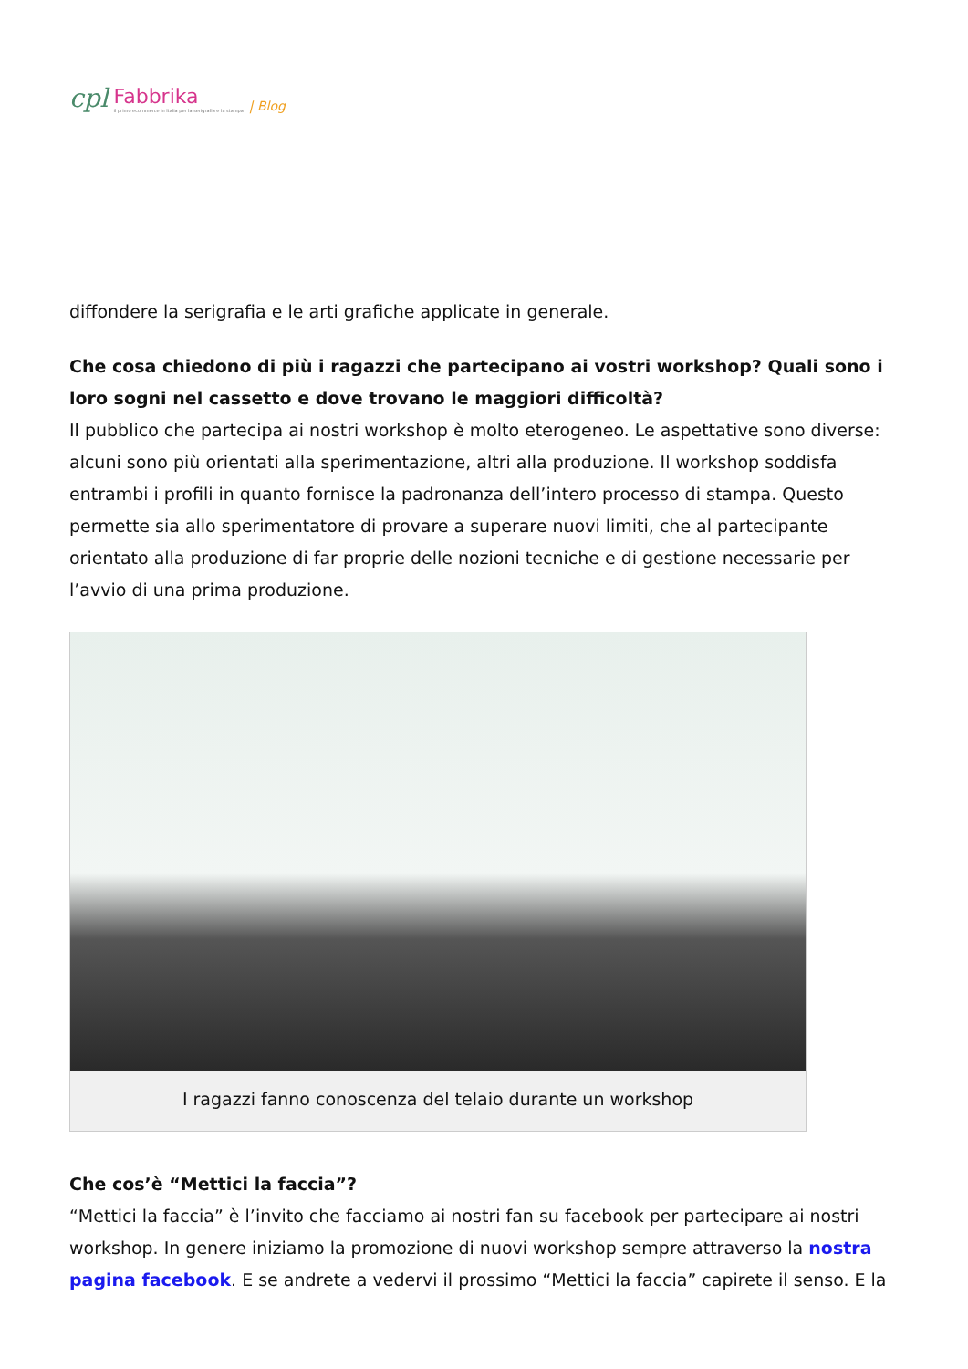cpl Fabbrika
il primo ecommerce in Italia per la serigrafia e la stampa | Blog
diffondere la serigrafia e le arti grafiche applicate in generale.
Che cosa chiedono di più i ragazzi che partecipano ai vostri workshop? Quali sono i loro sogni nel cassetto e dove trovano le maggiori difficoltà?
Il pubblico che partecipa ai nostri workshop è molto eterogeneo. Le aspettative sono diverse: alcuni sono più orientati alla sperimentazione, altri alla produzione. Il workshop soddisfa entrambi i profili in quanto fornisce la padronanza dell’intero processo di stampa. Questo permette sia allo sperimentatore di provare a superare nuovi limiti, che al partecipante orientato alla produzione di far proprie delle nozioni tecniche e di gestione necessarie per l’avvio di una prima produzione.
I ragazzi fanno conoscenza del telaio durante un workshop
Che cos’è “Mettici la faccia”?
“Mettici la faccia” è l’invito che facciamo ai nostri fan su facebook per partecipare ai nostri workshop. In genere iniziamo la promozione di nuovi workshop sempre attraverso la nostra pagina facebook. E se andrete a vedervi il prossimo “Mettici la faccia” capirete il senso. E la